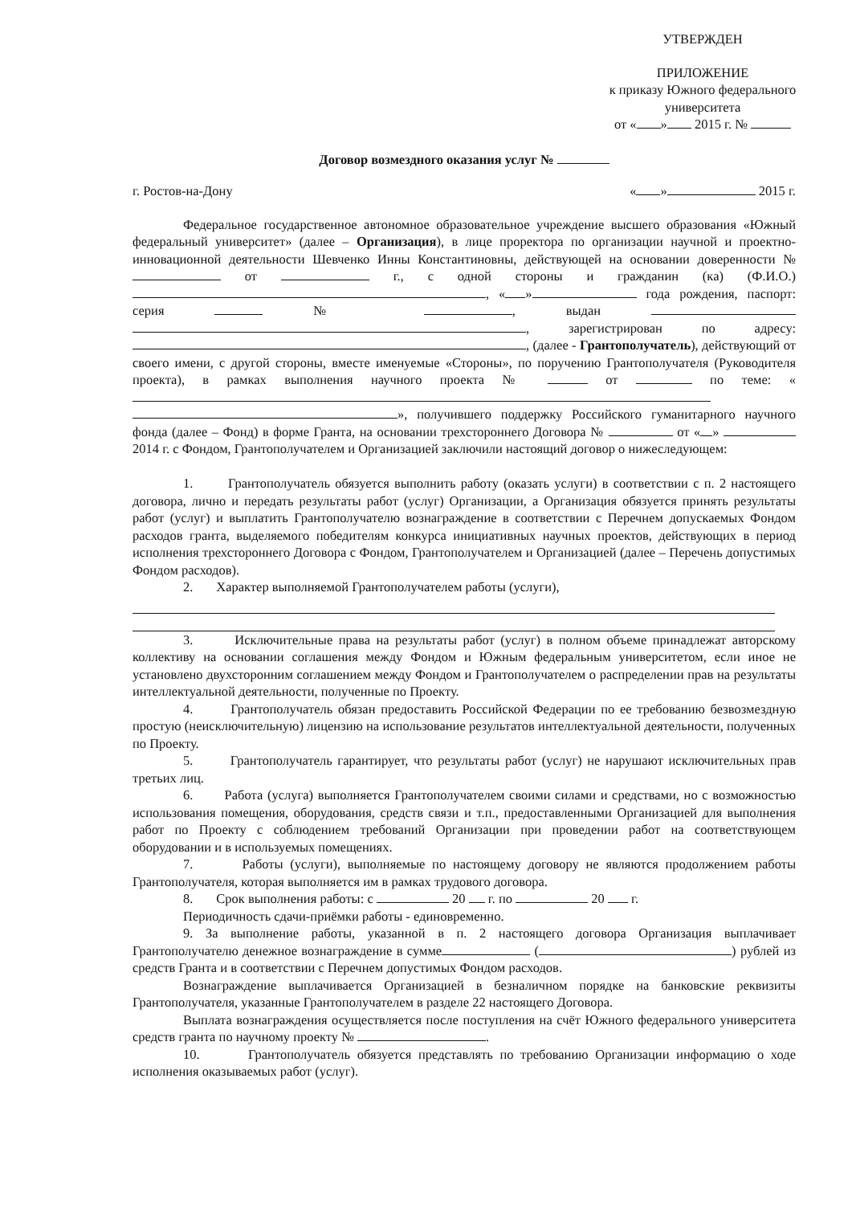УТВЕРЖДЕН
ПРИЛОЖЕНИЕ
к приказу Южного федерального университета
от « » 2015 г. №
Договор возмездного оказания услуг №
г. Ростов-на-Дону « » 2015 г.
Федеральное государственное автономное образовательное учреждение высшего образования «Южный федеральный университет» (далее – Организация), в лице проректора по организации научной и проектно-инновационной деятельности Шевченко Инны Константиновны, действующей на основании доверенности № от г., с одной стороны и гражданин (ка) (Ф.И.О.) , « » года рождения, паспорт: серия № , выдан , зарегистрирован по адресу: , (далее - Грантополучатель), действующий от своего имени, с другой стороны, вместе именуемые «Стороны», по поручению Грантополучателя (Руководителя проекта), в рамках выполнения научного проекта № от по теме: « », получившего поддержку Российского гуманитарного научного фонда (далее – Фонд) в форме Гранта, на основании трехстороннего Договора № от « » 2014 г. с Фондом, Грантополучателем и Организацией заключили настоящий договор о нижеследующем:
1. Грантополучатель обязуется выполнить работу (оказать услуги) в соответствии с п. 2 настоящего договора, лично и передать результаты работ (услуг) Организации, а Организация обязуется принять результаты работ (услуг) и выплатить Грантополучателю вознаграждение в соответствии с Перечнем допускаемых Фондом расходов гранта, выделяемого победителям конкурса инициативных научных проектов, действующих в период исполнения трехстороннего Договора с Фондом, Грантополучателем и Организацией (далее – Перечень допустимых Фондом расходов).
2. Характер выполняемой Грантополучателем работы (услуги),
3. Исключительные права на результаты работ (услуг) в полном объеме принадлежат авторскому коллективу на основании соглашения между Фондом и Южным федеральным университетом, если иное не установлено двухсторонним соглашением между Фондом и Грантополучателем о распределении прав на результаты интеллектуальной деятельности, полученные по Проекту.
4. Грантополучатель обязан предоставить Российской Федерации по ее требованию безвозмездную простую (неисключительную) лицензию на использование результатов интеллектуальной деятельности, полученных по Проекту.
5. Грантополучатель гарантирует, что результаты работ (услуг) не нарушают исключительных прав третьих лиц.
6. Работа (услуга) выполняется Грантополучателем своими силами и средствами, но с возможностью использования помещения, оборудования, средств связи и т.п., предоставленными Организацией для выполнения работ по Проекту с соблюдением требований Организации при проведении работ на соответствующем оборудовании и в используемых помещениях.
7. Работы (услуги), выполняемые по настоящему договору не являются продолжением работы Грантополучателя, которая выполняется им в рамках трудового договора.
8. Срок выполнения работы: с 20 г. по 20 г.
Периодичность сдачи-приёмки работы - единовременно.
9. За выполнение работы, указанной в п. 2 настоящего договора Организация выплачивает Грантополучателю денежное вознаграждение в сумме ( ) рублей из средств Гранта и в соответствии с Перечнем допустимых Фондом расходов.
Вознаграждение выплачивается Организацией в безналичном порядке на банковские реквизиты Грантополучателя, указанные Грантополучателем в разделе 22 настоящего Договора.
Выплата вознаграждения осуществляется после поступления на счёт Южного федерального университета средств гранта по научному проекту № .
10. Грантополучатель обязуется представлять по требованию Организации информацию о ходе исполнения оказываемых работ (услуг).